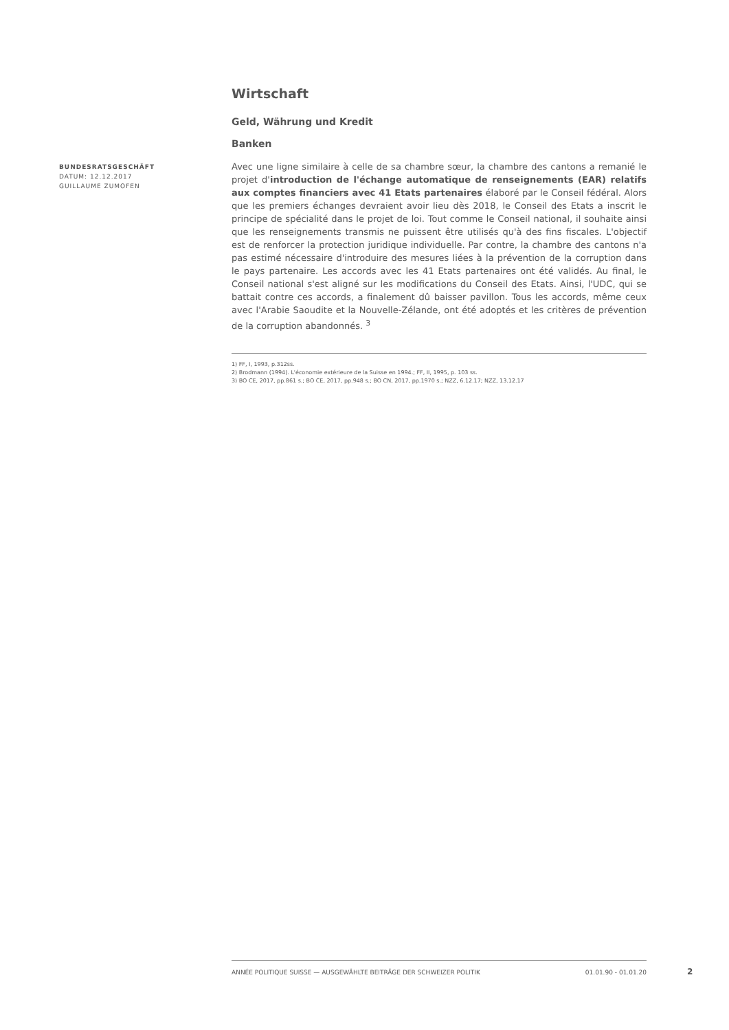BUNDESRATSGESCHÄFT
DATUM: 12.12.2017
GUILLAUME ZUMOFEN
Wirtschaft
Geld, Währung und Kredit
Banken
Avec une ligne similaire à celle de sa chambre sœur, la chambre des cantons a remanié le projet d'introduction de l'échange automatique de renseignements (EAR) relatifs aux comptes financiers avec 41 Etats partenaires élaboré par le Conseil fédéral. Alors que les premiers échanges devraient avoir lieu dès 2018, le Conseil des Etats a inscrit le principe de spécialité dans le projet de loi. Tout comme le Conseil national, il souhaite ainsi que les renseignements transmis ne puissent être utilisés qu'à des fins fiscales. L'objectif est de renforcer la protection juridique individuelle. Par contre, la chambre des cantons n'a pas estimé nécessaire d'introduire des mesures liées à la prévention de la corruption dans le pays partenaire. Les accords avec les 41 Etats partenaires ont été validés. Au final, le Conseil national s'est aligné sur les modifications du Conseil des Etats. Ainsi, l'UDC, qui se battait contre ces accords, a finalement dû baisser pavillon. Tous les accords, même ceux avec l'Arabie Saoudite et la Nouvelle-Zélande, ont été adoptés et les critères de prévention de la corruption abandonnés. <sup>3</sup>
1) FF, I, 1993, p.312ss.
2) Brodmann (1994). L'économie extérieure de la Suisse en 1994.; FF, II, 1995, p. 103 ss.
3) BO CE, 2017, pp.861 s.; BO CE, 2017, pp.948 s.; BO CN, 2017, pp.1970 s.; NZZ, 6.12.17; NZZ, 13.12.17
ANNÉE POLITIQUE SUISSE — AUSGEWÄHLTE BEITRÄGE DER SCHWEIZER POLITIK 01.01.90 - 01.01.20
2